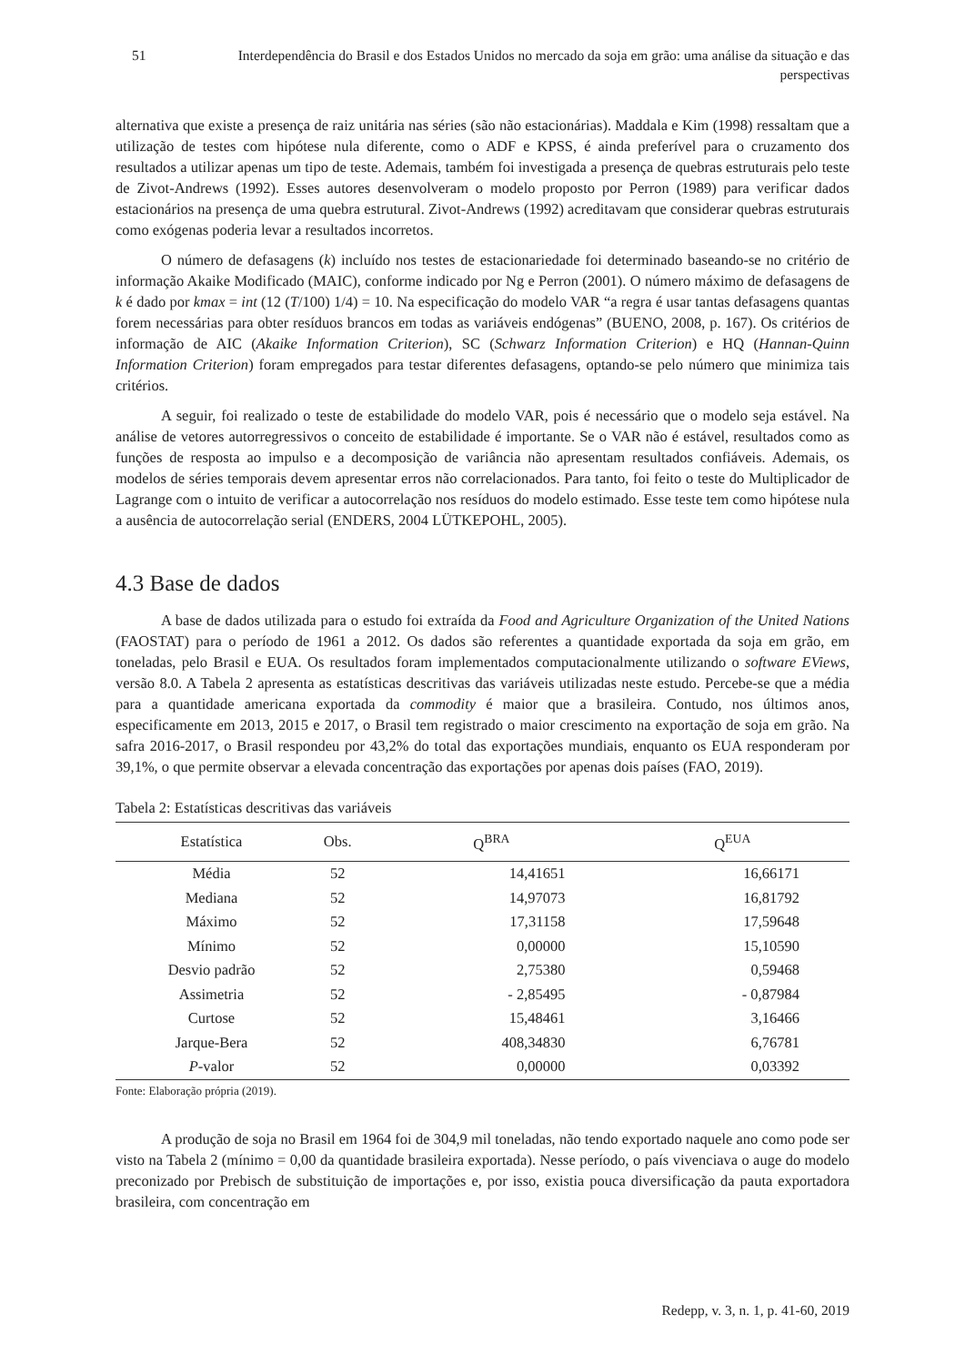51 Interdependência do Brasil e dos Estados Unidos no mercado da soja em grão: uma análise da situação e das perspectivas
alternativa que existe a presença de raiz unitária nas séries (são não estacionárias). Maddala e Kim (1998) ressaltam que a utilização de testes com hipótese nula diferente, como o ADF e KPSS, é ainda preferível para o cruzamento dos resultados a utilizar apenas um tipo de teste. Ademais, também foi investigada a presença de quebras estruturais pelo teste de Zivot-Andrews (1992). Esses autores desenvolveram o modelo proposto por Perron (1989) para verificar dados estacionários na presença de uma quebra estrutural. Zivot-Andrews (1992) acreditavam que considerar quebras estruturais como exógenas poderia levar a resultados incorretos.
O número de defasagens (k) incluído nos testes de estacionariedade foi determinado baseando-se no critério de informação Akaike Modificado (MAIC), conforme indicado por Ng e Perron (2001). O número máximo de defasagens de k é dado por kmax = int (12 (T/100) 1/4) = 10. Na especificação do modelo VAR “a regra é usar tantas defasagens quantas forem necessárias para obter resíduos brancos em todas as variáveis endógenas” (BUENO, 2008, p. 167). Os critérios de informação de AIC (Akaike Information Criterion), SC (Schwarz Information Criterion) e HQ (Hannan-Quinn Information Criterion) foram empregados para testar diferentes defasagens, optando-se pelo número que minimiza tais critérios.
A seguir, foi realizado o teste de estabilidade do modelo VAR, pois é necessário que o modelo seja estável. Na análise de vetores autorregressivos o conceito de estabilidade é importante. Se o VAR não é estável, resultados como as funções de resposta ao impulso e a decomposição de variância não apresentam resultados confiáveis. Ademais, os modelos de séries temporais devem apresentar erros não correlacionados. Para tanto, foi feito o teste do Multiplicador de Lagrange com o intuito de verificar a autocorrelação nos resíduos do modelo estimado. Esse teste tem como hipótese nula a ausência de autocorrelação serial (ENDERS, 2004 LÜTKEPOHL, 2005).
4.3 Base de dados
A base de dados utilizada para o estudo foi extraída da Food and Agriculture Organization of the United Nations (FAOSTAT) para o período de 1961 a 2012. Os dados são referentes a quantidade exportada da soja em grão, em toneladas, pelo Brasil e EUA. Os resultados foram implementados computacionalmente utilizando o software EViews, versão 8.0. A Tabela 2 apresenta as estatísticas descritivas das variáveis utilizadas neste estudo. Percebe-se que a média para a quantidade americana exportada da commodity é maior que a brasileira. Contudo, nos últimos anos, especificamente em 2013, 2015 e 2017, o Brasil tem registrado o maior crescimento na exportação de soja em grão. Na safra 2016-2017, o Brasil respondeu por 43,2% do total das exportações mundiais, enquanto os EUA responderam por 39,1%, o que permite observar a elevada concentração das exportações por apenas dois países (FAO, 2019).
Tabela 2: Estatísticas descritivas das variáveis
| Estatística | Obs. | Q<sup>BRA</sup> | Q<sup>EUA</sup> |
| --- | --- | --- | --- |
| Média | 52 | 14,41651 | 16,66171 |
| Mediana | 52 | 14,97073 | 16,81792 |
| Máximo | 52 | 17,31158 | 17,59648 |
| Mínimo | 52 | 0,00000 | 15,10590 |
| Desvio padrão | 52 | 2,75380 | 0,59468 |
| Assimetria | 52 | - 2,85495 | - 0,87984 |
| Curtose | 52 | 15,48461 | 3,16466 |
| Jarque-Bera | 52 | 408,34830 | 6,76781 |
| P -valor | 52 | 0,00000 | 0,03392 |
Fonte: Elaboração própria (2019).
A produção de soja no Brasil em 1964 foi de 304,9 mil toneladas, não tendo exportado naquele ano como pode ser visto na Tabela 2 (mínimo = 0,00 da quantidade brasileira exportada). Nesse período, o país vivenciava o auge do modelo preconizado por Prebisch de substituição de importações e, por isso, existia pouca diversificação da pauta exportadora brasileira, com concentração em
Redepp, v. 3, n. 1, p. 41-60, 2019